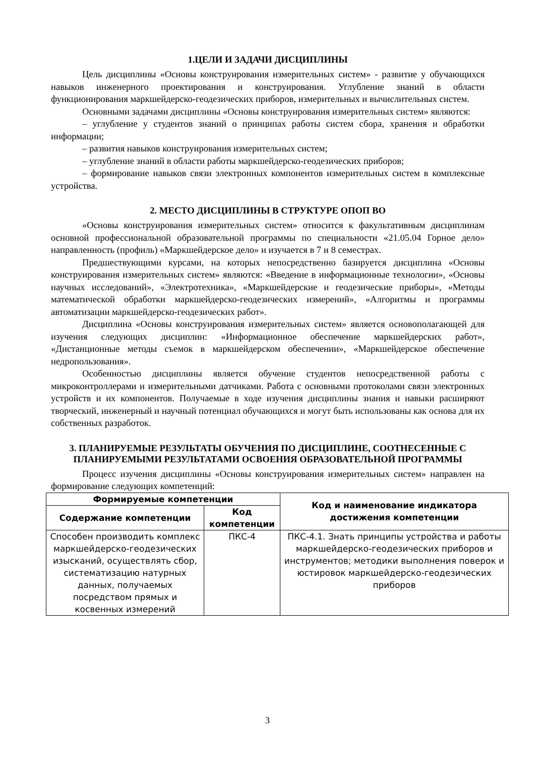1.ЦЕЛИ И ЗАДАЧИ ДИСЦИПЛИНЫ
Цель дисциплины «Основы конструирования измерительных систем» - развитие у обучающихся навыков инженерного проектирования и конструирования. Углубление знаний в области функционирования маркшейдерско-геодезических приборов, измерительных и вычислительных систем.
Основными задачами дисциплины «Основы конструирования измерительных систем» являются:
– углубление у студентов знаний о принципах работы систем сбора, хранения и обработки информации;
– развития навыков конструирования измерительных систем;
– углубление знаний в области работы маркшейдерско-геодезических приборов;
– формирование навыков связи электронных компонентов измерительных систем в комплексные устройства.
2. МЕСТО ДИСЦИПЛИНЫ В СТРУКТУРЕ ОПОП ВО
«Основы конструирования измерительных систем» относится к факультативным дисциплинам основной профессиональной образовательной программы по специальности «21.05.04 Горное дело» направленность (профиль) «Маркшейдерское дело» и изучается в 7 и 8 семестрах.
Предшествующими курсами, на которых непосредственно базируется дисциплина «Основы конструирования измерительных систем» являются: «Введение в информационные технологии», «Основы научных исследований», «Электротехника», «Маркшейдерские и геодезические приборы», «Методы математической обработки маркшейдерско-геодезических измерений», «Алгоритмы и программы автоматизации маркшейдерско-геодезических работ».
Дисциплина «Основы конструирования измерительных систем» является основополагающей для изучения следующих дисциплин: «Информационное обеспечение маркшейдерских работ», «Дистанционные методы съемок в маркшейдерском обеспечении», «Маркшейдерское обеспечение недропользования».
Особенностью дисциплины является обучение студентов непосредственной работы с микроконтроллерами и измерительными датчиками. Работа с основными протоколами связи электронных устройств и их компонентов. Получаемые в ходе изучения дисциплины знания и навыки расширяют творческий, инженерный и научный потенциал обучающихся и могут быть использованы как основа для их собственных разработок.
3. ПЛАНИРУЕМЫЕ РЕЗУЛЬТАТЫ ОБУЧЕНИЯ ПО ДИСЦИПЛИНЕ, СООТНЕСЕННЫЕ С ПЛАНИРУЕМЫМИ РЕЗУЛЬТАТАМИ ОСВОЕНИЯ ОБРАЗОВАТЕЛЬНОЙ ПРОГРАММЫ
Процесс изучения дисциплины «Основы конструирования измерительных систем» направлен на формирование следующих компетенций:
| Формируемые компетенции | | Код и наименование индикатора достижения компетенции |
| --- | --- | --- |
| Содержание компетенции | Код компетенции | |
| Способен производить комплекс маркшейдерско-геодезических изысканий, осуществлять сбор, систематизацию натурных данных, получаемых посредством прямых и косвенных измерений | ПКС-4 | ПКС-4.1. Знать принципы устройства и работы маркшейдерско-геодезических приборов и инструментов; методики выполнения поверок и юстировок маркшейдерско-геодезических приборов |
3